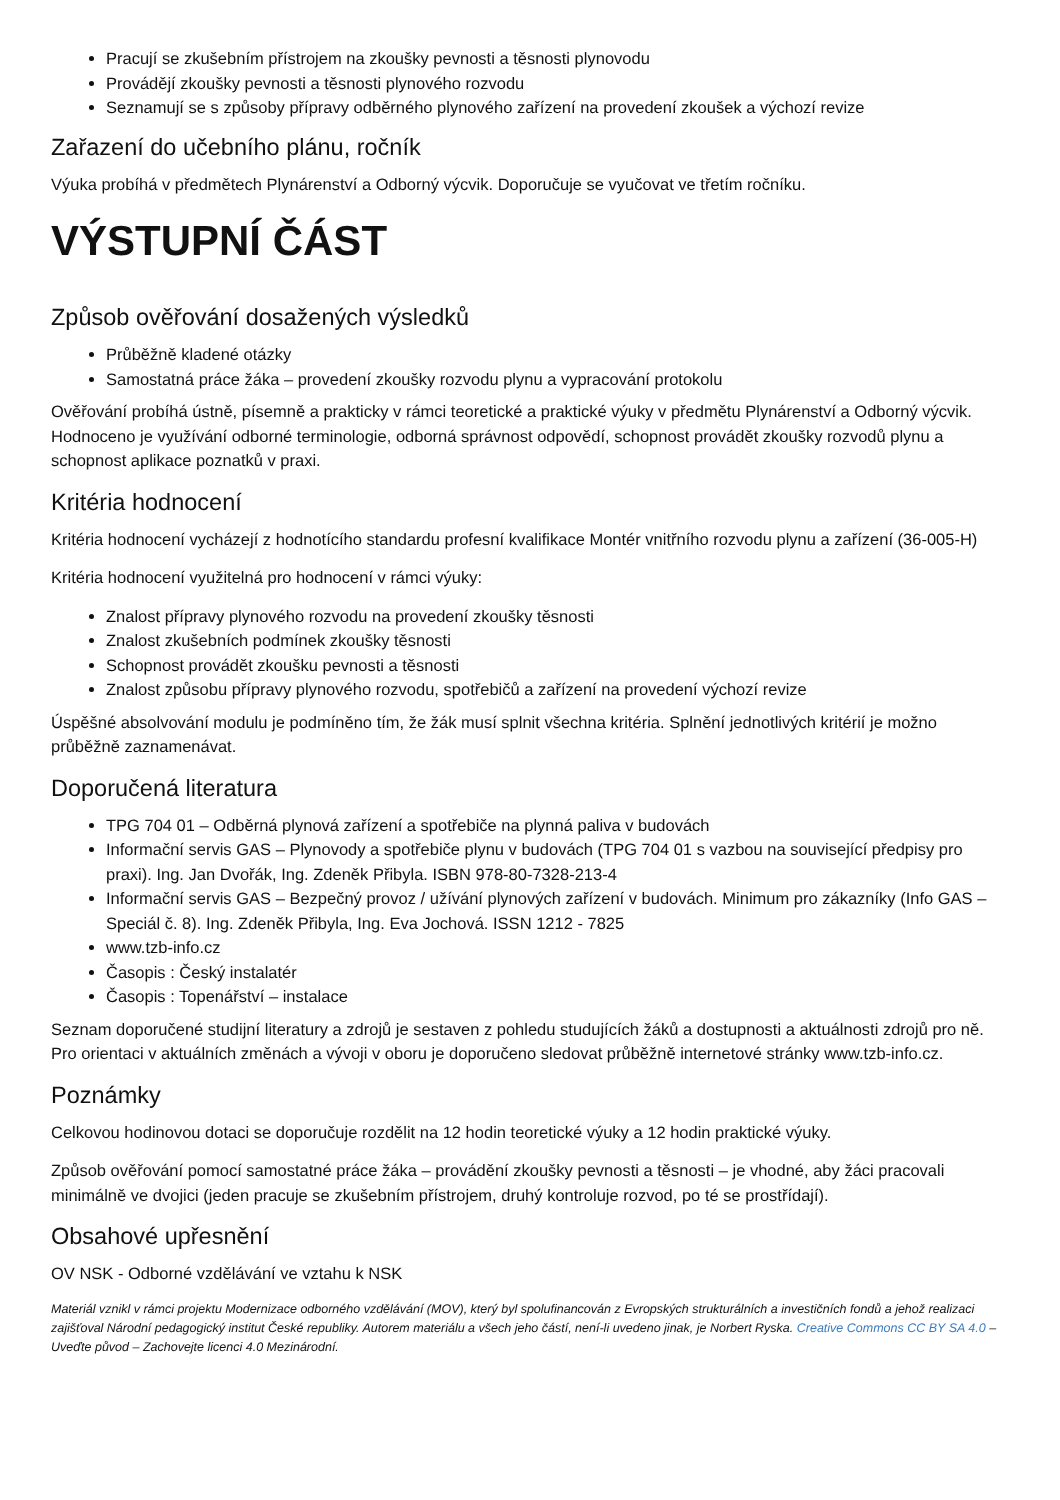Pracují se zkušebním přístrojem na zkoušky pevnosti a těsnosti plynovodu
Provádějí zkoušky pevnosti a těsnosti plynového rozvodu
Seznamují se s způsoby přípravy odběrného plynového zařízení na provedení zkoušek a výchozí revize
Zařazení do učebního plánu, ročník
Výuka probíhá v předmětech Plynárenství a Odborný výcvik. Doporučuje se vyučovat ve třetím ročníku.
VÝSTUPNÍ ČÁST
Způsob ověřování dosažených výsledků
Průběžně kladené otázky
Samostatná práce žáka – provedení zkoušky rozvodu plynu a vypracování protokolu
Ověřování probíhá ústně, písemně a prakticky v rámci teoretické a praktické výuky v předmětu Plynárenství a Odborný výcvik. Hodnoceno je využívání odborné terminologie, odborná správnost odpovědí, schopnost provádět zkoušky rozvodů plynu a schopnost aplikace poznatků v praxi.
Kritéria hodnocení
Kritéria hodnocení vycházejí z hodnotícího standardu profesní kvalifikace Montér vnitřního rozvodu plynu a zařízení (36-005-H)
Kritéria hodnocení využitelná pro hodnocení v rámci výuky:
Znalost přípravy plynového rozvodu na provedení zkoušky těsnosti
Znalost zkušebních podmínek zkoušky těsnosti
Schopnost provádět zkoušku pevnosti a těsnosti
Znalost způsobu přípravy plynového rozvodu, spotřebičů a zařízení na provedení výchozí revize
Úspěšné absolvování modulu je podmíněno tím, že žák musí splnit všechna kritéria. Splnění jednotlivých kritérií je možno průběžně zaznamenávat.
Doporučená literatura
TPG 704 01 – Odběrná plynová zařízení a spotřebiče na plynná paliva v budovách
Informační servis GAS – Plynovody a spotřebiče plynu v budovách (TPG 704 01 s vazbou na související předpisy pro praxi). Ing. Jan Dvořák, Ing. Zdeněk Přibyla. ISBN 978-80-7328-213-4
Informační servis GAS – Bezpečný provoz / užívání plynových zařízení v budovách. Minimum pro zákazníky (Info GAS – Speciál č. 8). Ing. Zdeněk Přibyla, Ing. Eva Jochová. ISSN 1212 - 7825
www.tzb-info.cz
Časopis : Český instalatér
Časopis : Topenářství – instalace
Seznam doporučené studijní literatury a zdrojů je sestaven z pohledu studujících žáků a dostupnosti a aktuálnosti zdrojů pro ně. Pro orientaci v aktuálních změnách a vývoji v oboru je doporučeno sledovat průběžně internetové stránky www.tzb-info.cz.
Poznámky
Celkovou hodinovou dotaci se doporučuje rozdělit na 12 hodin teoretické výuky a 12 hodin praktické výuky.
Způsob ověřování pomocí samostatné práce žáka – provádění zkoušky pevnosti a těsnosti – je vhodné, aby žáci pracovali minimálně ve dvojici (jeden pracuje se zkušebním přístrojem, druhý kontroluje rozvod, po té se prostřídají).
Obsahové upřesnění
OV NSK - Odborné vzdělávání ve vztahu k NSK
Materiál vznikl v rámci projektu Modernizace odborného vzdělávání (MOV), který byl spolufinancován z Evropských strukturálních a investičních fondů a jehož realizaci zajišťoval Národní pedagogický institut České republiky. Autorem materiálu a všech jeho částí, není-li uvedeno jinak, je Norbert Ryska. Creative Commons CC BY SA 4.0 – Uveďte původ – Zachovejte licenci 4.0 Mezinárodní.